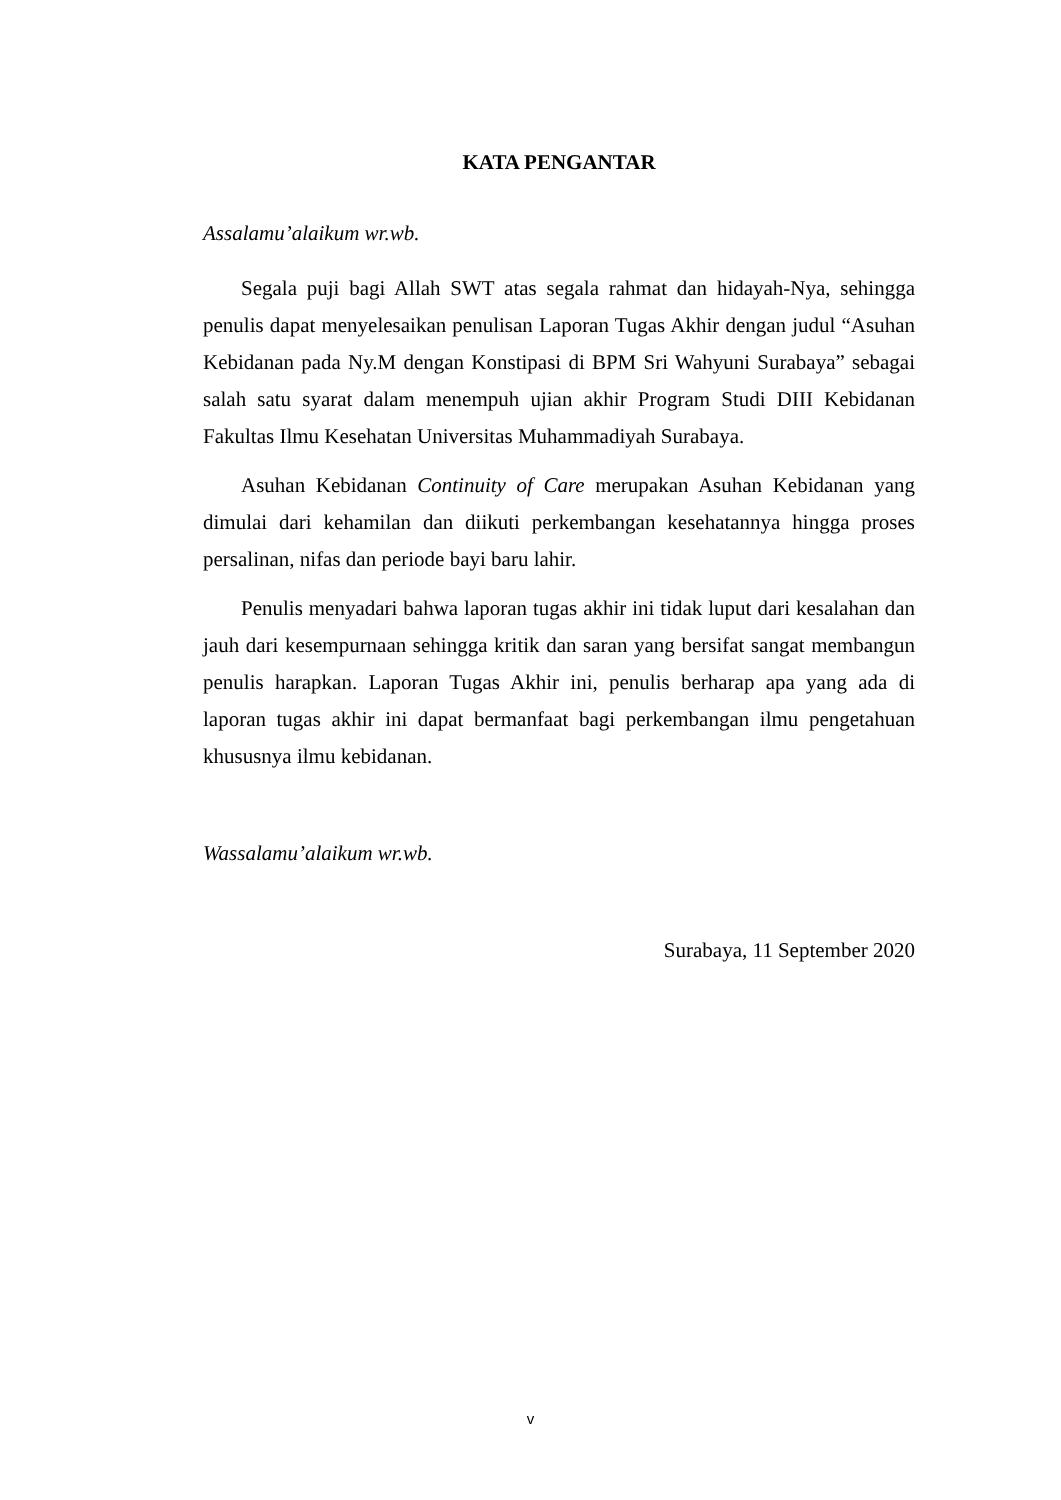KATA PENGANTAR
Assalamu’alaikum wr.wb.
Segala puji bagi Allah SWT atas segala rahmat dan hidayah-Nya, sehingga penulis dapat menyelesaikan penulisan Laporan Tugas Akhir dengan judul “Asuhan Kebidanan pada Ny.M dengan Konstipasi di BPM Sri Wahyuni Surabaya” sebagai salah satu syarat dalam menempuh ujian akhir Program Studi DIII Kebidanan Fakultas Ilmu Kesehatan Universitas Muhammadiyah Surabaya.
Asuhan Kebidanan Continuity of Care merupakan Asuhan Kebidanan yang dimulai dari kehamilan dan diikuti perkembangan kesehatannya hingga proses persalinan, nifas dan periode bayi baru lahir.
Penulis menyadari bahwa laporan tugas akhir ini tidak luput dari kesalahan dan jauh dari kesempurnaan sehingga kritik dan saran yang bersifat sangat membangun penulis harapkan. Laporan Tugas Akhir ini, penulis berharap apa yang ada di laporan tugas akhir ini dapat bermanfaat bagi perkembangan ilmu pengetahuan khususnya ilmu kebidanan.
Wassalamu’alaikum wr.wb.
Surabaya, 11 September 2020
v